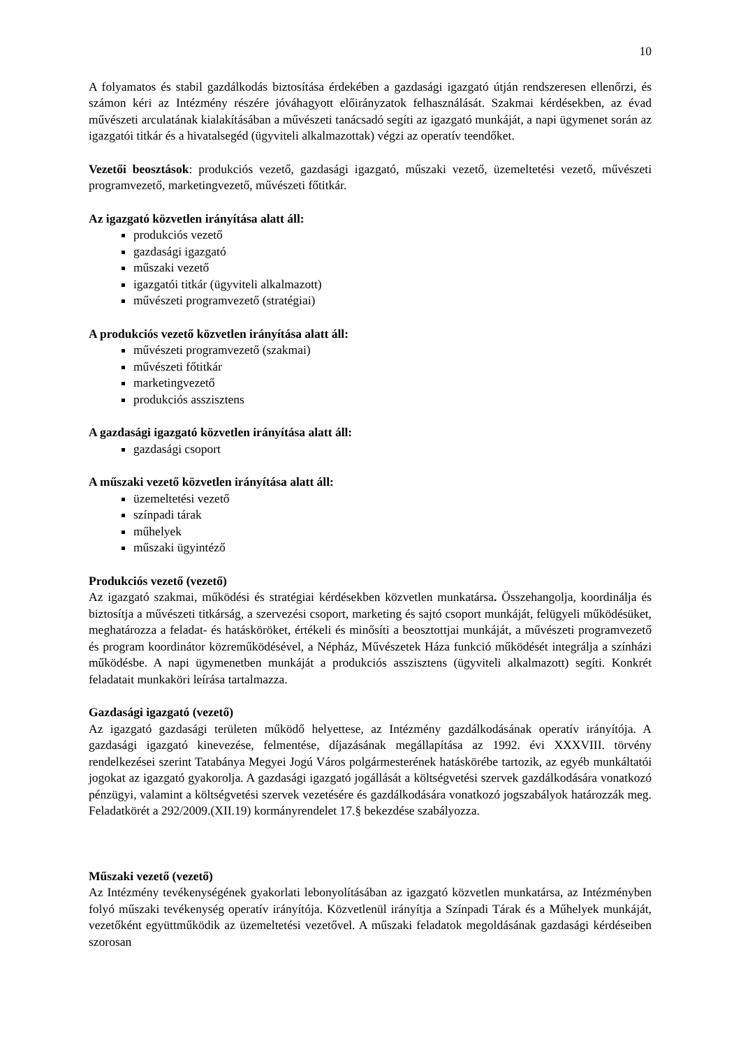10
A folyamatos és stabil gazdálkodás biztosítása érdekében a gazdasági igazgató útján rendszeresen ellenőrzi, és számon kéri az Intézmény részére jóváhagyott előirányzatok felhasználását. Szakmai kérdésekben, az évad művészeti arculatának kialakításában a művészeti tanácsadó segíti az igazgató munkáját, a napi ügymenet során az igazgatói titkár és a hivatalsegéd (ügyviteli alkalmazottak) végzi az operatív teendőket.
Vezetői beosztások: produkciós vezető, gazdasági igazgató, műszaki vezető, üzemeltetési vezető, művészeti programvezető, marketingvezető, művészeti főtitkár.
Az igazgató közvetlen irányítása alatt áll:
produkciós vezető
gazdasági igazgató
műszaki vezető
igazgatói titkár (ügyviteli alkalmazott)
művészeti programvezető (stratégiai)
A produkciós vezető közvetlen irányítása alatt áll:
művészeti programvezető (szakmai)
művészeti főtitkár
marketingvezető
produkciós asszisztens
A gazdasági igazgató közvetlen irányítása alatt áll:
gazdasági csoport
A műszaki vezető közvetlen irányítása alatt áll:
üzemeltetési vezető
színpadi tárak
műhelyek
műszaki ügyintéző
Produkciós vezető (vezető)
Az igazgató szakmai, működési és stratégiai kérdésekben közvetlen munkatársa. Összehangolja, koordinálja és biztosítja a művészeti titkárság, a szervezési csoport, marketing és sajtó csoport munkáját, felügyeli működésüket, meghatározza a feladat- és hatásköröket, értékeli és minősíti a beosztottjai munkáját, a művészeti programvezető és program koordinátor közreműködésével, a Népház, Művészetek Háza funkció működését integrálja a színházi működésbe. A napi ügymenetben munkáját a produkciós asszisztens (ügyviteli alkalmazott) segíti. Konkrét feladatait munkaköri leírása tartalmazza.
Gazdasági igazgató (vezető)
Az igazgató gazdasági területen működő helyettese, az Intézmény gazdálkodásának operatív irányítója. A gazdasági igazgató kinevezése, felmentése, díjazásának megállapítása az 1992. évi XXXVIII. törvény rendelkezései szerint Tatabánya Megyei Jogú Város polgármesterének hatáskörébe tartozik, az egyéb munkáltatói jogokat az igazgató gyakorolja. A gazdasági igazgató jogállását a költségvetési szervek gazdálkodására vonatkozó pénzügyi, valamint a költségvetési szervek vezetésére és gazdálkodására vonatkozó jogszabályok határozzák meg. Feladatkörét a 292/2009.(XII.19) kormányrendelet 17.§ bekezdése szabályozza.
Műszaki vezető (vezető)
Az Intézmény tevékenységének gyakorlati lebonyolításában az igazgató közvetlen munkatársa, az Intézményben folyó műszaki tevékenység operatív irányítója. Közvetlenül irányítja a Színpadi Tárak és a Műhelyek munkáját, vezetőként együttműködik az üzemeltetési vezetővel. A műszaki feladatok megoldásának gazdasági kérdéseiben szorosan